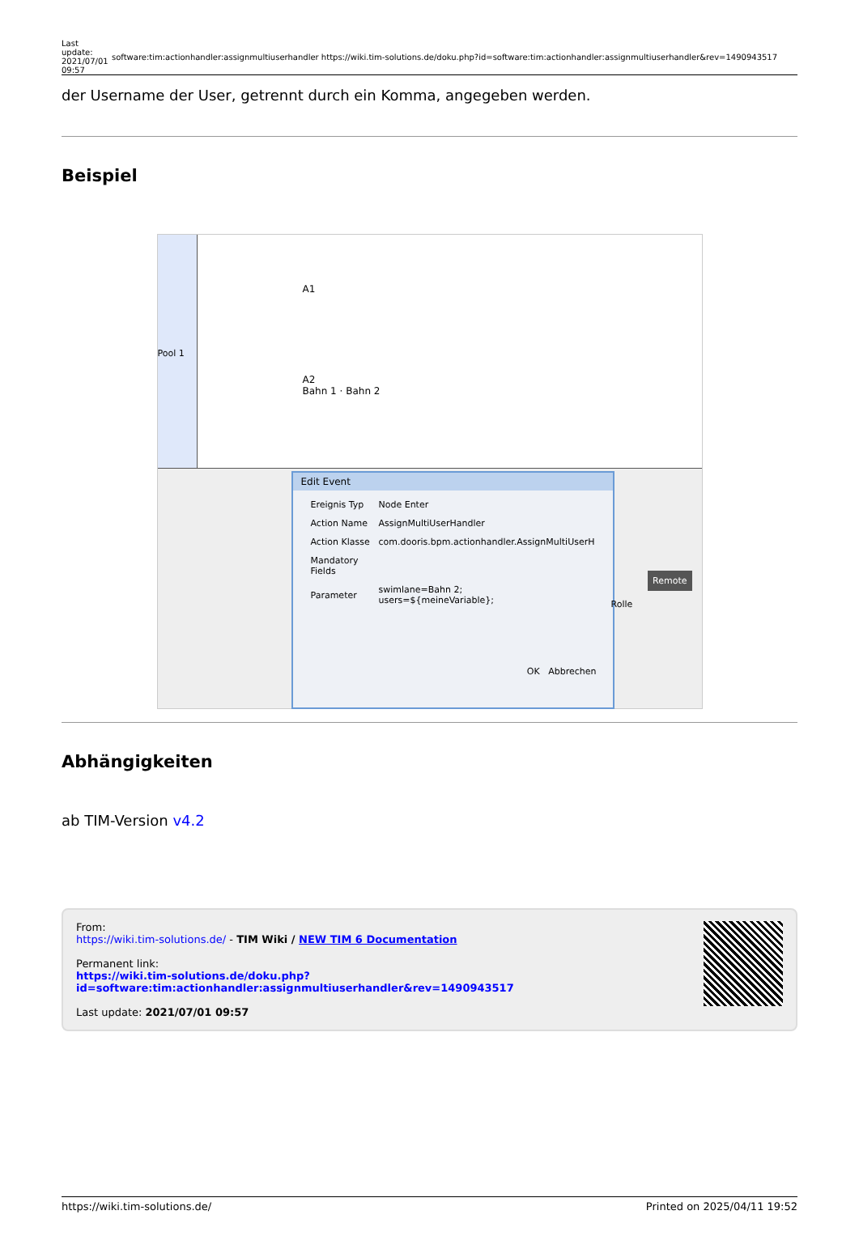| Last update: 2021/07/01 09:57 | software:tim:actionhandler:assignmultiuserhandler https://wiki.tim-solutions.de/doku.php?id=software:tim:actionhandler:assignmultiuserhandler&rev=1490943517 |
der Username der User, getrennt durch ein Komma, angegeben werden.
Beispiel
Pool 1
A1
A2
Bahn 1 · Bahn 2
Edit Event
| Ereignis Typ | Node Enter |
| Action Name | AssignMultiUserHandler |
| Action Klasse | com.dooris.bpm.actionhandler.AssignMultiUserH |
| Mandatory Fields | |
| Parameter | swimlane=Bahn 2; users=${meineVariable}; |
OK Abbrechen
Remote
Rolle
Abhängigkeiten
ab TIM-Version v4.2
From:
https://wiki.tim-solutions.de/ - TIM Wiki / NEW TIM 6 Documentation
Permanent link:
https://wiki.tim-solutions.de/doku.php?id=software:tim:actionhandler:assignmultiuserhandler&rev=1490943517
Last update: 2021/07/01 09:57
https://wiki.tim-solutions.de/ Printed on 2025/04/11 19:52